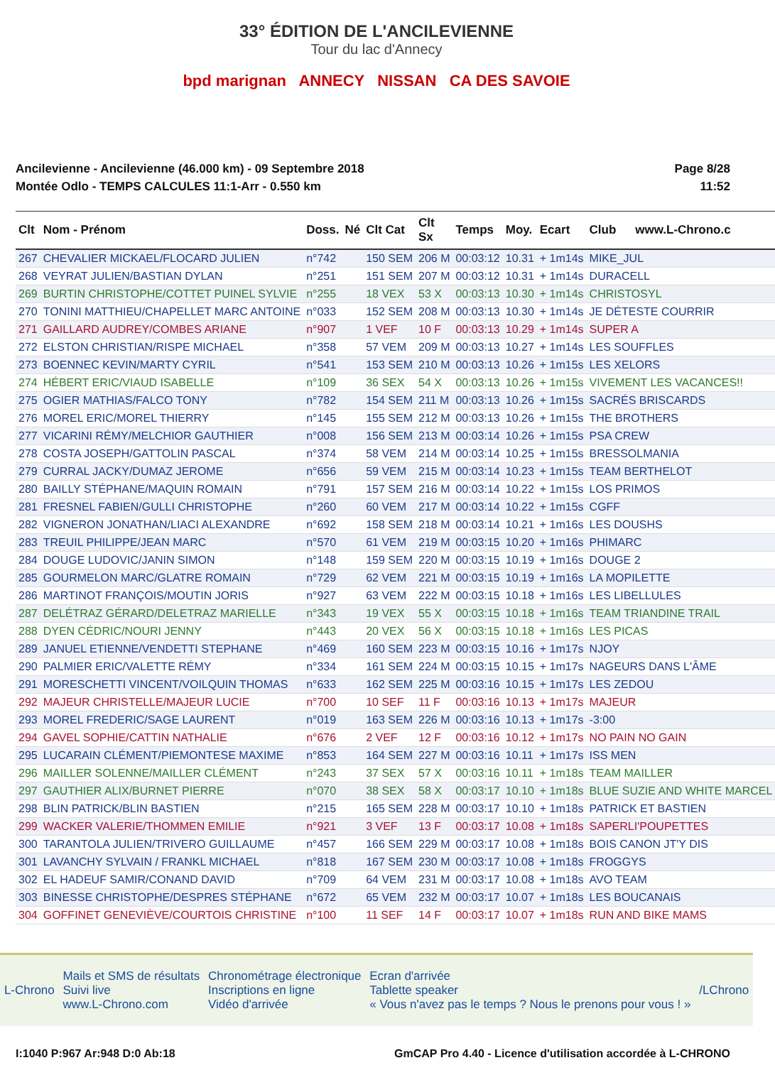33° ÉDITION DE L'ANCILEVIENNE
Tour du lac d'Annecy
bpd marignan ANNECY NISSAN CA DES SAVOIE
Ancilevienne - Ancilevienne (46.000 km) - 09 Septembre 2018
Montée Odlo - TEMPS CALCULES 11:1-Arr - 0.550 km
Page 8/28
11:52
| Clt | Nom - Prénom | Doss. | Né | Clt Cat | Clt Sx | Temps | Moy. | Ecart | Club | www.L-Chrono.c |
| --- | --- | --- | --- | --- | --- | --- | --- | --- | --- | --- |
| 267 | CHEVALIER MICKAEL/FLOCARD JULIEN | n°742 | | 150 SEM | 206 M | 00:03:12 | 10.31 | + 1m14s | MIKE_JUL | |
| 268 | VEYRAT JULIEN/BASTIAN DYLAN | n°251 | | 151 SEM | 207 M | 00:03:12 | 10.31 | + 1m14s | DURACELL | |
| 269 | BURTIN CHRISTOPHE/COTTET PUINEL SYLVIE | n°255 | | 18 VEX | 53 X | 00:03:13 | 10.30 | + 1m14s | CHRISTOSYL | |
| 270 | TONINI MATTHIEU/CHAPELLET MARC ANTOINE | n°033 | | 152 SEM | 208 M | 00:03:13 | 10.30 | + 1m14s | JE DÉTESTE COURRIR | |
| 271 | GAILLARD AUDREY/COMBES ARIANE | n°907 | | 1 VEF | 10 F | 00:03:13 | 10.29 | + 1m14s | SUPER A | |
| 272 | ELSTON CHRISTIAN/RISPE MICHAEL | n°358 | | 57 VEM | 209 M | 00:03:13 | 10.27 | + 1m14s | LES SOUFFLES | |
| 273 | BOENNEC KEVIN/MARTY CYRIL | n°541 | | 153 SEM | 210 M | 00:03:13 | 10.26 | + 1m15s | LES XELORS | |
| 274 | HÉBERT ERIC/VIAUD ISABELLE | n°109 | | 36 SEX | 54 X | 00:03:13 | 10.26 | + 1m15s | VIVEMENT LES VACANCES!! | |
| 275 | OGIER MATHIAS/FALCO TONY | n°782 | | 154 SEM | 211 M | 00:03:13 | 10.26 | + 1m15s | SACRÉS BRISCARDS | |
| 276 | MOREL ERIC/MOREL THIERRY | n°145 | | 155 SEM | 212 M | 00:03:13 | 10.26 | + 1m15s | THE BROTHERS | |
| 277 | VICARINI RÉMY/MELCHIOR GAUTHIER | n°008 | | 156 SEM | 213 M | 00:03:14 | 10.26 | + 1m15s | PSA CREW | |
| 278 | COSTA JOSEPH/GATTOLIN PASCAL | n°374 | | 58 VEM | 214 M | 00:03:14 | 10.25 | + 1m15s | BRESSOLMANIA | |
| 279 | CURRAL JACKY/DUMAZ JEROME | n°656 | | 59 VEM | 215 M | 00:03:14 | 10.23 | + 1m15s | TEAM BERTHELOT | |
| 280 | BAILLY STÉPHANE/MAQUIN ROMAIN | n°791 | | 157 SEM | 216 M | 00:03:14 | 10.22 | + 1m15s | LOS PRIMOS | |
| 281 | FRESNEL FABIEN/GULLI CHRISTOPHE | n°260 | | 60 VEM | 217 M | 00:03:14 | 10.22 | + 1m15s | CGFF | |
| 282 | VIGNERON JONATHAN/LIACI ALEXANDRE | n°692 | | 158 SEM | 218 M | 00:03:14 | 10.21 | + 1m16s | LES DOUSHS | |
| 283 | TREUIL PHILIPPE/JEAN MARC | n°570 | | 61 VEM | 219 M | 00:03:15 | 10.20 | + 1m16s | PHIMARC | |
| 284 | DOUGE LUDOVIC/JANIN SIMON | n°148 | | 159 SEM | 220 M | 00:03:15 | 10.19 | + 1m16s | DOUGE 2 | |
| 285 | GOURMELON MARC/GLATRE ROMAIN | n°729 | | 62 VEM | 221 M | 00:03:15 | 10.19 | + 1m16s | LA MOPILETTE | |
| 286 | MARTINOT FRANÇOIS/MOUTIN JORIS | n°927 | | 63 VEM | 222 M | 00:03:15 | 10.18 | + 1m16s | LES LIBELLULES | |
| 287 | DELÉTRAZ GÉRARD/DELETRAZ MARIELLE | n°343 | | 19 VEX | 55 X | 00:03:15 | 10.18 | + 1m16s | TEAM TRIANDINE TRAIL | |
| 288 | DYEN CÉDRIC/NOURI JENNY | n°443 | | 20 VEX | 56 X | 00:03:15 | 10.18 | + 1m16s | LES PICAS | |
| 289 | JANUEL ETIENNE/VENDETTI STEPHANE | n°469 | | 160 SEM | 223 M | 00:03:15 | 10.16 | + 1m17s | NJOY | |
| 290 | PALMIER ERIC/VALETTE RÉMY | n°334 | | 161 SEM | 224 M | 00:03:15 | 10.15 | + 1m17s | NAGEURS DANS L'ÂME | |
| 291 | MORESCHETTI VINCENT/VOILQUIN THOMAS | n°633 | | 162 SEM | 225 M | 00:03:16 | 10.15 | + 1m17s | LES ZEDOU | |
| 292 | MAJEUR CHRISTELLE/MAJEUR LUCIE | n°700 | | 10 SEF | 11 F | 00:03:16 | 10.13 | + 1m17s | MAJEUR | |
| 293 | MOREL FREDERIC/SAGE LAURENT | n°019 | | 163 SEM | 226 M | 00:03:16 | 10.13 | + 1m17s | -3:00 | |
| 294 | GAVEL SOPHIE/CATTIN NATHALIE | n°676 | | 2 VEF | 12 F | 00:03:16 | 10.12 | + 1m17s | NO PAIN NO GAIN | |
| 295 | LUCARAIN CLÉMENT/PIEMONTESE MAXIME | n°853 | | 164 SEM | 227 M | 00:03:16 | 10.11 | + 1m17s | ISS MEN | |
| 296 | MAILLER SOLENNE/MAILLER CLÉMENT | n°243 | | 37 SEX | 57 X | 00:03:16 | 10.11 | + 1m18s | TEAM MAILLER | |
| 297 | GAUTHIER ALIX/BURNET PIERRE | n°070 | | 38 SEX | 58 X | 00:03:17 | 10.10 | + 1m18s | BLUE SUZIE AND WHITE MARCEL | |
| 298 | BLIN PATRICK/BLIN BASTIEN | n°215 | | 165 SEM | 228 M | 00:03:17 | 10.10 | + 1m18s | PATRICK ET BASTIEN | |
| 299 | WACKER VALERIE/THOMMEN EMILIE | n°921 | | 3 VEF | 13 F | 00:03:17 | 10.08 | + 1m18s | SAPERLI'POUPETTES | |
| 300 | TARANTOLA JULIEN/TRIVERO GUILLAUME | n°457 | | 166 SEM | 229 M | 00:03:17 | 10.08 | + 1m18s | BOIS CANON JT'Y DIS | |
| 301 | LAVANCHY SYLVAIN / FRANKL MICHAEL | n°818 | | 167 SEM | 230 M | 00:03:17 | 10.08 | + 1m18s | FROGGYS | |
| 302 | EL HADEUF SAMIR/CONAND DAVID | n°709 | | 64 VEM | 231 M | 00:03:17 | 10.08 | + 1m18s | AVO TEAM | |
| 303 | BINESSE CHRISTOPHE/DESPRES STÉPHANE | n°672 | | 65 VEM | 232 M | 00:03:17 | 10.07 | + 1m18s | LES BOUCANAIS | |
| 304 | GOFFINET GENEVIÈVE/COURTOIS CHRISTINE | n°100 | | 11 SEF | 14 F | 00:03:17 | 10.07 | + 1m18s | RUN AND BIKE MAMS | |
L-Chrono
Mails et SMS de résultats
Suivi live
www.L-Chrono.com
Chronométrage électronique
Inscriptions en ligne
Vidéo d'arrivée
Ecran d'arrivée
Tablette speaker
« Vous n'avez pas le temps ? Nous le prenons pour vous ! »
/LChrono
I:1040 P:967 Ar:948 D:0 Ab:18 GmCAP Pro 4.40 - Licence d'utilisation accordée à L-CHRONO